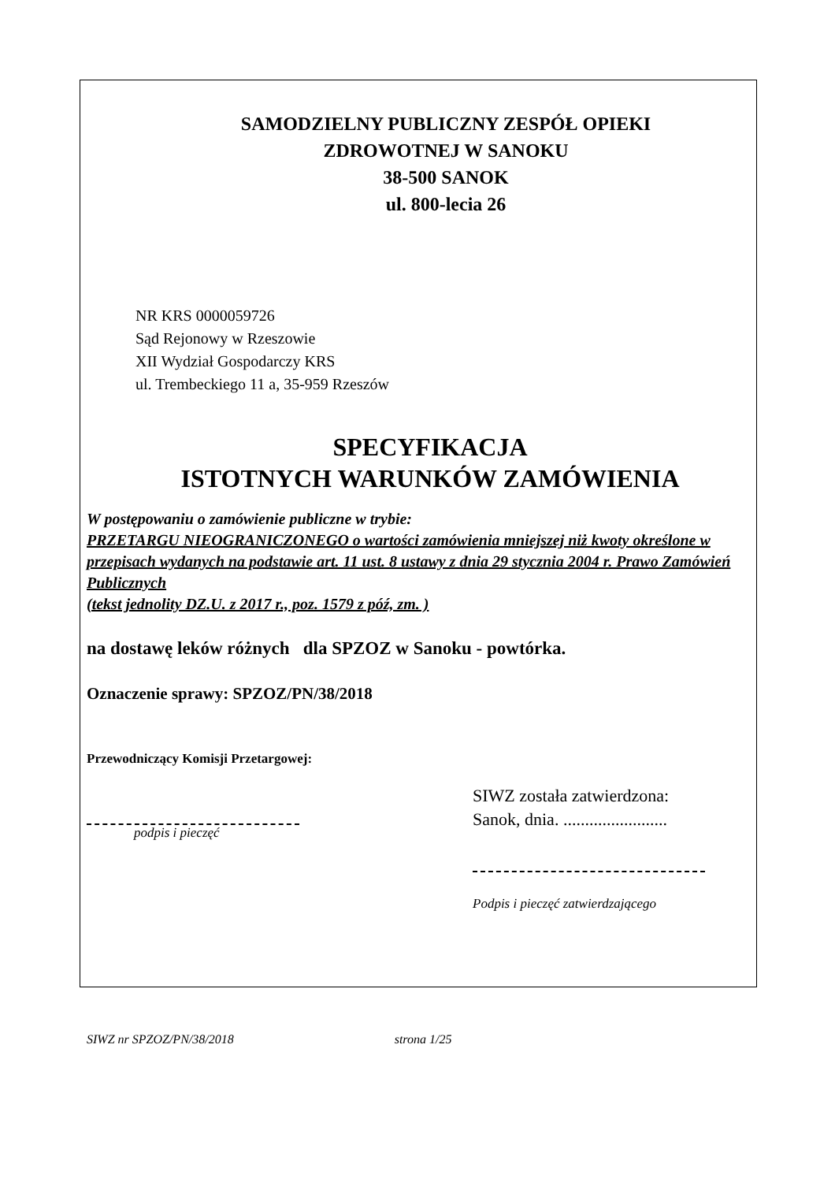SAMODZIELNY PUBLICZNY ZESPÓŁ OPIEKI
ZDROWOTNEJ W SANOKU
38-500 SANOK
ul. 800-lecia 26
NR KRS 0000059726
Sąd Rejonowy w Rzeszowie
XII Wydział Gospodarczy KRS
ul. Trembeckiego 11 a, 35-959 Rzeszów
SPECYFIKACJA
ISTOTNYCH WARUNKÓW ZAMÓWIENIA
W postępowaniu o zamówienie publiczne w trybie:
PRZETARGU NIEOGRANICZONEGO o wartości zamówienia mniejszej niż kwoty określone w przepisach wydanych na podstawie art. 11 ust. 8 ustawy z dnia 29 stycznia 2004 r. Prawo Zamówień Publicznych
(tekst jednolity DZ.U. z 2017 r., poz. 1579 z póź, zm. )
na dostawę leków różnych dla SPZOZ w Sanoku - powtórka.
Oznaczenie sprawy: SPZOZ/PN/38/2018
Przewodniczący Komisji Przetargowej:
podpis i pieczęć
SIWZ została zatwierdzona:
Sanok, dnia. ........................
Podpis i pieczęć zatwierdzającego
SIWZ nr SPZOZ/PN/38/2018 strona 1/25